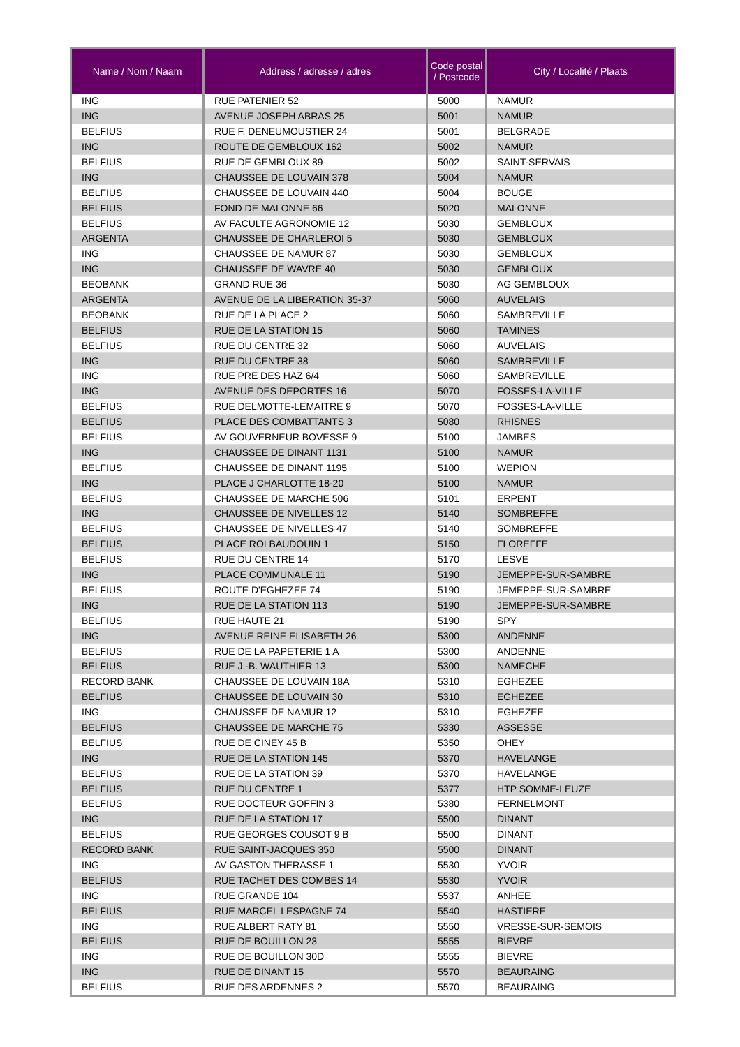| Name / Nom / Naam | Address / adresse / adres | Code postal / Postcode | City / Localité / Plaats |
| --- | --- | --- | --- |
| ING | RUE PATENIER 52 | 5000 | NAMUR |
| ING | AVENUE JOSEPH ABRAS 25 | 5001 | NAMUR |
| BELFIUS | RUE F. DENEUMOUSTIER 24 | 5001 | BELGRADE |
| ING | ROUTE DE GEMBLOUX 162 | 5002 | NAMUR |
| BELFIUS | RUE DE GEMBLOUX 89 | 5002 | SAINT-SERVAIS |
| ING | CHAUSSEE DE LOUVAIN 378 | 5004 | NAMUR |
| BELFIUS | CHAUSSEE DE LOUVAIN 440 | 5004 | BOUGE |
| BELFIUS | FOND DE MALONNE 66 | 5020 | MALONNE |
| BELFIUS | AV FACULTE AGRONOMIE 12 | 5030 | GEMBLOUX |
| ARGENTA | CHAUSSEE DE CHARLEROI 5 | 5030 | GEMBLOUX |
| ING | CHAUSSEE DE NAMUR 87 | 5030 | GEMBLOUX |
| ING | CHAUSSEE DE WAVRE 40 | 5030 | GEMBLOUX |
| BEOBANK | GRAND RUE 36 | 5030 | AG GEMBLOUX |
| ARGENTA | AVENUE DE LA LIBERATION 35-37 | 5060 | AUVELAIS |
| BEOBANK | RUE DE LA PLACE 2 | 5060 | SAMBREVILLE |
| BELFIUS | RUE DE LA STATION 15 | 5060 | TAMINES |
| BELFIUS | RUE DU CENTRE 32 | 5060 | AUVELAIS |
| ING | RUE DU CENTRE 38 | 5060 | SAMBREVILLE |
| ING | RUE PRE DES HAZ 6/4 | 5060 | SAMBREVILLE |
| ING | AVENUE DES DEPORTES 16 | 5070 | FOSSES-LA-VILLE |
| BELFIUS | RUE DELMOTTE-LEMAITRE 9 | 5070 | FOSSES-LA-VILLE |
| BELFIUS | PLACE DES COMBATTANTS 3 | 5080 | RHISNES |
| BELFIUS | AV GOUVERNEUR BOVESSE 9 | 5100 | JAMBES |
| ING | CHAUSSEE DE DINANT 1131 | 5100 | NAMUR |
| BELFIUS | CHAUSSEE DE DINANT 1195 | 5100 | WEPION |
| ING | PLACE J CHARLOTTE 18-20 | 5100 | NAMUR |
| BELFIUS | CHAUSSEE DE MARCHE 506 | 5101 | ERPENT |
| ING | CHAUSSEE DE NIVELLES 12 | 5140 | SOMBREFFE |
| BELFIUS | CHAUSSEE DE NIVELLES 47 | 5140 | SOMBREFFE |
| BELFIUS | PLACE ROI BAUDOUIN 1 | 5150 | FLOREFFE |
| BELFIUS | RUE DU CENTRE 14 | 5170 | LESVE |
| ING | PLACE COMMUNALE 11 | 5190 | JEMEPPE-SUR-SAMBRE |
| BELFIUS | ROUTE D'EGHEZEE 74 | 5190 | JEMEPPE-SUR-SAMBRE |
| ING | RUE DE LA STATION 113 | 5190 | JEMEPPE-SUR-SAMBRE |
| BELFIUS | RUE HAUTE 21 | 5190 | SPY |
| ING | AVENUE REINE ELISABETH 26 | 5300 | ANDENNE |
| BELFIUS | RUE DE LA PAPETERIE 1 A | 5300 | ANDENNE |
| BELFIUS | RUE J.-B. WAUTHIER 13 | 5300 | NAMECHE |
| RECORD BANK | CHAUSSEE DE LOUVAIN 18A | 5310 | EGHEZEE |
| BELFIUS | CHAUSSEE DE LOUVAIN 30 | 5310 | EGHEZEE |
| ING | CHAUSSEE DE NAMUR 12 | 5310 | EGHEZEE |
| BELFIUS | CHAUSSEE DE MARCHE 75 | 5330 | ASSESSE |
| BELFIUS | RUE DE CINEY 45 B | 5350 | OHEY |
| ING | RUE DE LA STATION 145 | 5370 | HAVELANGE |
| BELFIUS | RUE DE LA STATION 39 | 5370 | HAVELANGE |
| BELFIUS | RUE DU CENTRE 1 | 5377 | HTP SOMME-LEUZE |
| BELFIUS | RUE DOCTEUR GOFFIN 3 | 5380 | FERNELMONT |
| ING | RUE DE LA STATION 17 | 5500 | DINANT |
| BELFIUS | RUE GEORGES COUSOT 9 B | 5500 | DINANT |
| RECORD BANK | RUE SAINT-JACQUES 350 | 5500 | DINANT |
| ING | AV GASTON THERASSE 1 | 5530 | YVOIR |
| BELFIUS | RUE TACHET DES COMBES 14 | 5530 | YVOIR |
| ING | RUE GRANDE 104 | 5537 | ANHEE |
| BELFIUS | RUE MARCEL LESPAGNE 74 | 5540 | HASTIERE |
| ING | RUE ALBERT RATY 81 | 5550 | VRESSE-SUR-SEMOIS |
| BELFIUS | RUE DE BOUILLON 23 | 5555 | BIEVRE |
| ING | RUE DE BOUILLON 30D | 5555 | BIEVRE |
| ING | RUE DE DINANT 15 | 5570 | BEAURAING |
| BELFIUS | RUE DES ARDENNES 2 | 5570 | BEAURAING |